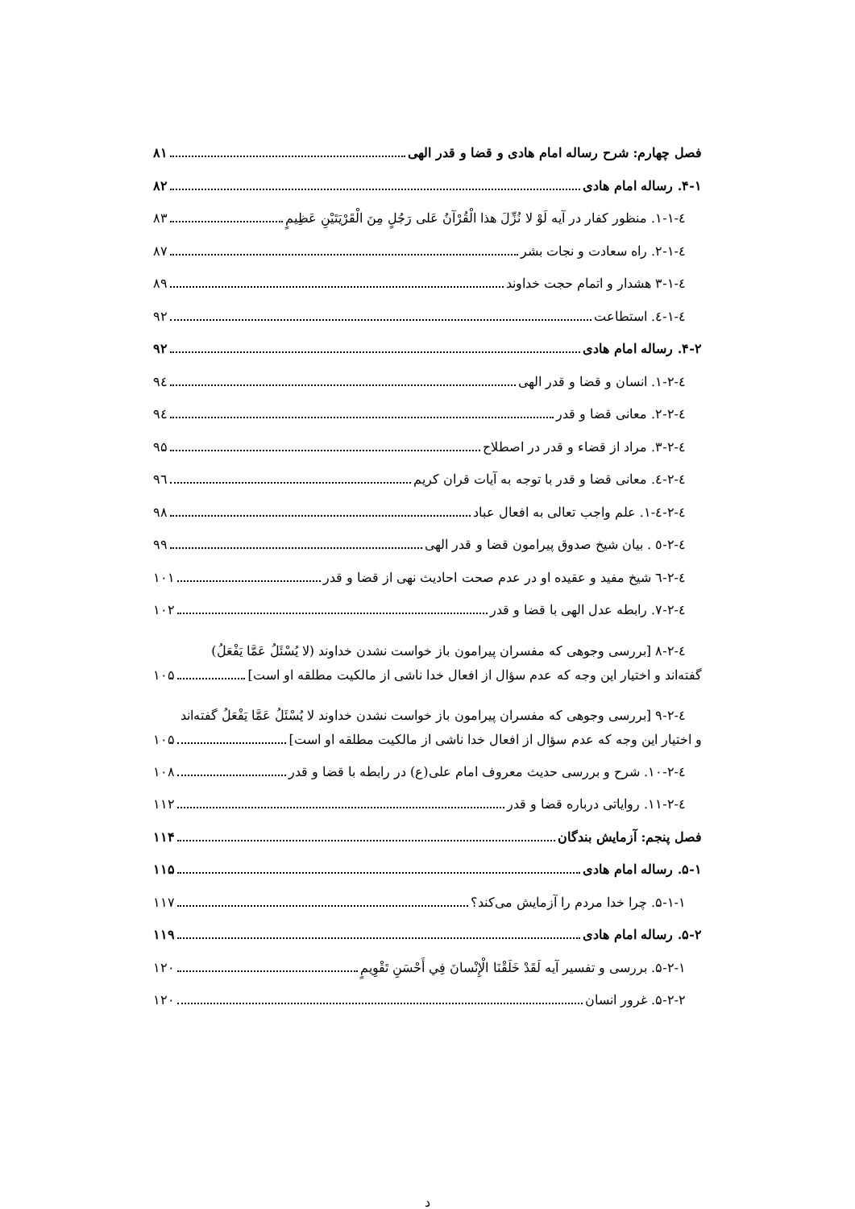فصل چهارم: شرح رساله امام هادی و قضا و قدر الهی ۸۱
۴-۱. رساله امام هادی ۸۲
٤-١-١. منظور کفار در آیه لَوْ لا نُزِّلَ هذا الْقُرْآنُ عَلى رَجُلٍ مِنَ الْقَرْيَتَيْنِ عَظِيمٍ ۸۳
٤-١-٢. راه سعادت و نجات بشر ۸۷
٤-١-٣ هشدار و اتمام حجت خداوند ۸۹
٤-١-٤. استطاعت ۹۲
۴-۲. رساله امام هادی ۹۲
٤-٢-١. انسان و قضا و قدر الهی ۹٤
٤-٢-٢. معانی قضا و قدر ۹٤
٤-٢-٣. مراد از قضاء و قدر در اصطلاح ۹۵
٤-٢-٤. معانی قضا و قدر با توجه به آیات قران کریم ۹٦
٤-٢-٤-١. علم واجب تعالی به افعال عباد ۹۸
٤-٢-٥ . بیان شیخ صدوق پیرامون قضا و قدر الهی ۹۹
٤-٢-٦ شیخ مفید و عقیده او در عدم صحت احادیث نهی از قضا و قدر ۱۰۱
٤-٢-٧. رابطه عدل الهی با قضا و قدر ۱۰۲
٤-٢-٨ [بررسی وجوهی که مفسران پیرامون باز خواست نشدن خداوند (لا يُسْئَلُ عَمَّا يَفْعَلُ)
گفته‌اند و اختیار این وجه که عدم سؤال از افعال خدا ناشی از مالکیت مطلقه او است] ۱۰۵
٤-٢-٩ [بررسی وجوهی که مفسران پیرامون باز خواست نشدن خداوند لا يُسْئَلُ عَمَّا يَفْعَلُ گفته‌اند
و اختیار این وجه که عدم سؤال از افعال خدا ناشی از مالکیت مطلقه او است] ۱۰۵
٤-٢-١٠. شرح و بررسی حدیث معروف امام علی(ع) در رابطه با قضا و قدر ۱۰۸
٤-٢-١١. روایاتی درباره قضا و قدر ۱۱۲
فصل پنجم: آزمایش بندگان ۱۱۴
۵-۱. رساله امام هادی ۱۱۵
۵-۱-۱. چرا خدا مردم را آزمایش می‌کند؟ ۱۱۷
۵-۲. رساله امام هادی ۱۱۹
۵-۲-۱. بررسی و تفسیر آیه لَقَدْ خَلَقْنَا الْإِنْسانَ فِي أَحْسَنِ تَقْوِيمٍ ۱۲۰
۵-۲-۲. غرور انسان ۱۲۰
د